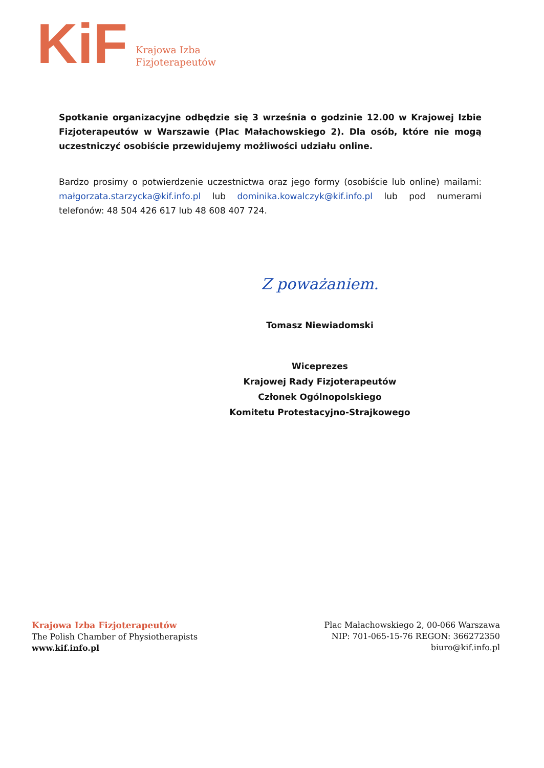KiF
Krajowa Izba
Fizjoterapeutów
Spotkanie organizacyjne odbędzie się 3 września o godzinie 12.00 w Krajowej Izbie Fizjoterapeutów w Warszawie (Plac Małachowskiego 2). Dla osób, które nie mogą uczestniczyć osobiście przewidujemy możliwości udziału online.
Bardzo prosimy o potwierdzenie uczestnictwa oraz jego formy (osobiście lub online) mailami: małgorzata.starzycka@kif.info.pl lub dominika.kowalczyk@kif.info.pl lub pod numerami telefonów: 48 504 426 617 lub 48 608 407 724.
Z poważaniem.
Tomasz Niewiadomski
Wiceprezes
Krajowej Rady Fizjoterapeutów
Członek Ogólnopolskiego
Komitetu Protestacyjno-Strajkowego
Krajowa Izba Fizjoterapeutów
The Polish Chamber of Physiotherapists
www.kif.info.pl
Plac Małachowskiego 2, 00-066 Warszawa
NIP: 701-065-15-76 REGON: 366272350
biuro@kif.info.pl